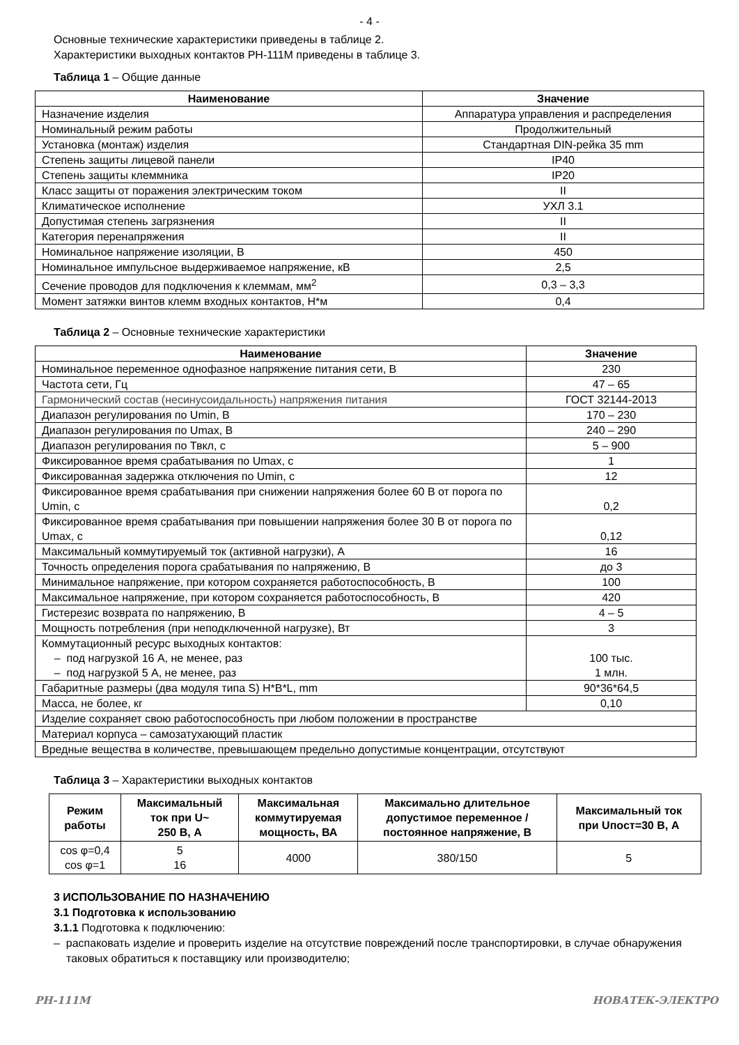- 4 -
Основные технические характеристики приведены в таблице 2.
Характеристики выходных контактов РН-111М приведены в таблице 3.
Таблица 1 – Общие данные
| Наименование | Значение |
| --- | --- |
| Назначение изделия | Аппаратура управления и распределения |
| Номинальный режим работы | Продолжительный |
| Установка (монтаж) изделия | Стандартная DIN-рейка 35 mm |
| Степень защиты лицевой панели | IP40 |
| Степень защиты клеммника | IP20 |
| Класс защиты от поражения электрическим током | II |
| Климатическое исполнение | УХЛ 3.1 |
| Допустимая степень загрязнения | II |
| Категория перенапряжения | II |
| Номинальное напряжение изоляции, В | 450 |
| Номинальное импульсное выдерживаемое напряжение, кВ | 2,5 |
| Сечение проводов для подключения к клеммам, мм<sup>2</sup> | 0,3 – 3,3 |
| Момент затяжки винтов клемм входных контактов, Н*м | 0,4 |
Таблица 2 – Основные технические характеристики
| Наименование | Значение |
| --- | --- |
| Номинальное переменное однофазное напряжение питания сети, В | 230 |
| Частота сети, Гц | 47 – 65 |
| Гармонический состав (несинусоидальность) напряжения питания | ГОСТ 32144-2013 |
| Диапазон регулирования по Umin, В | 170 – 230 |
| Диапазон регулирования по Umax, В | 240 – 290 |
| Диапазон регулирования по Твкл, с | 5 – 900 |
| Фиксированное время срабатывания по Umax, с | 1 |
| Фиксированная задержка отключения по Umin, с | 12 |
| Фиксированное время срабатывания при снижении напряжения более 60 В от порога по Umin, с | 0,2 |
| Фиксированное время срабатывания при повышении напряжения более 30 В от порога по Umax, с | 0,12 |
| Максимальный коммутируемый ток (активной нагрузки), А | 16 |
| Точность определения порога срабатывания по напряжению, В | до 3 |
| Минимальное напряжение, при котором сохраняется работоспособность, В | 100 |
| Максимальное напряжение, при котором сохраняется работоспособность, В | 420 |
| Гистерезис возврата по напряжению, В | 4 – 5 |
| Мощность потребления (при неподключенной нагрузке), Вт | 3 |
| Коммутационный ресурс выходных контактов: – под нагрузкой 16 А, не менее, раз – под нагрузкой 5 А, не менее, раз | 100 тыс. 1 млн. |
| Габаритные размеры (два модуля типа S) H*B*L, mm | 90*36*64,5 |
| Масса, не более, кг | 0,10 |
| Изделие сохраняет свою работоспособность при любом положении в пространстве | |
| Материал корпуса – самозатухающий пластик | |
| Вредные вещества в количестве, превышающем предельно допустимые концентрации, отсутствуют | |
Таблица 3 – Характеристики выходных контактов
| Режим работы | Максимальный ток при U~ 250 В, А | Максимальная коммутируемая мощность, ВА | Максимально длительное допустимое переменное / постоянное напряжение, В | Максимальный ток при Uпост=30 В, А |
| --- | --- | --- | --- | --- |
| cos φ=0,4 cos φ=1 | 5 16 | 4000 | 380/150 | 5 |
3 ИСПОЛЬЗОВАНИЕ ПО НАЗНАЧЕНИЮ
3.1 Подготовка к использованию
3.1.1 Подготовка к подключению:
– распаковать изделие и проверить изделие на отсутствие повреждений после транспортировки, в случае обнаружения таковых обратиться к поставщику или производителю;
РН-111М НОВАТЕК-ЭЛЕКТРО